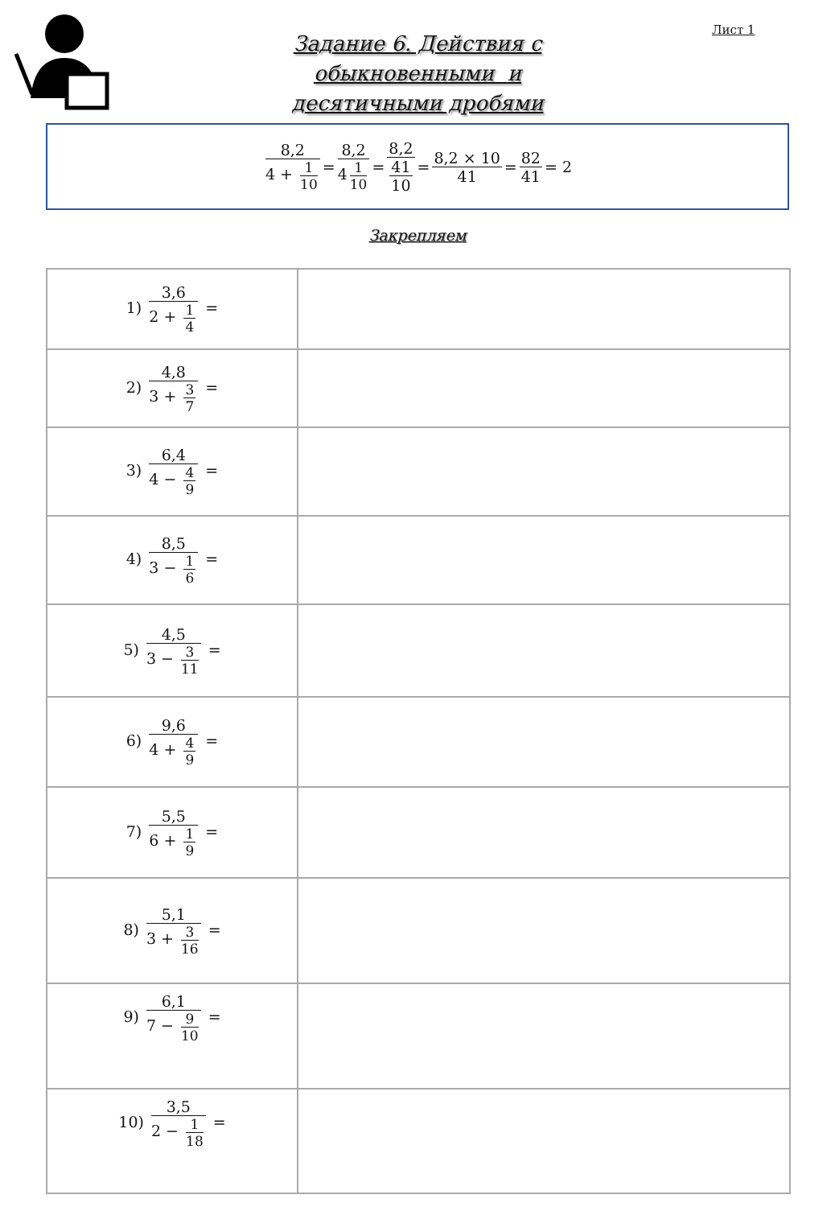Лист 1
Задание 6. Действия с
обыкновенными и
десятичными дробями
8,2 4 + 1 10 = 8,2 4 1 10 = 8,2 41 10 = 8,2 × 10 41 = 82 41 = 2
Закрепляем
| 1) 3,6 2 + 1 4 = | |
| 2) 4,8 3 + 3 7 = | |
| 3) 6,4 4 − 4 9 = | |
| 4) 8,5 3 − 1 6 = | |
| 5) 4,5 3 − 3 11 = | |
| 6) 9,6 4 + 4 9 = | |
| 7) 5,5 6 + 1 9 = | |
| 8) 5,1 3 + 3 16 = | |
| 9) 6,1 7 − 9 10 = | |
| 10) 3,5 2 − 1 18 = | |